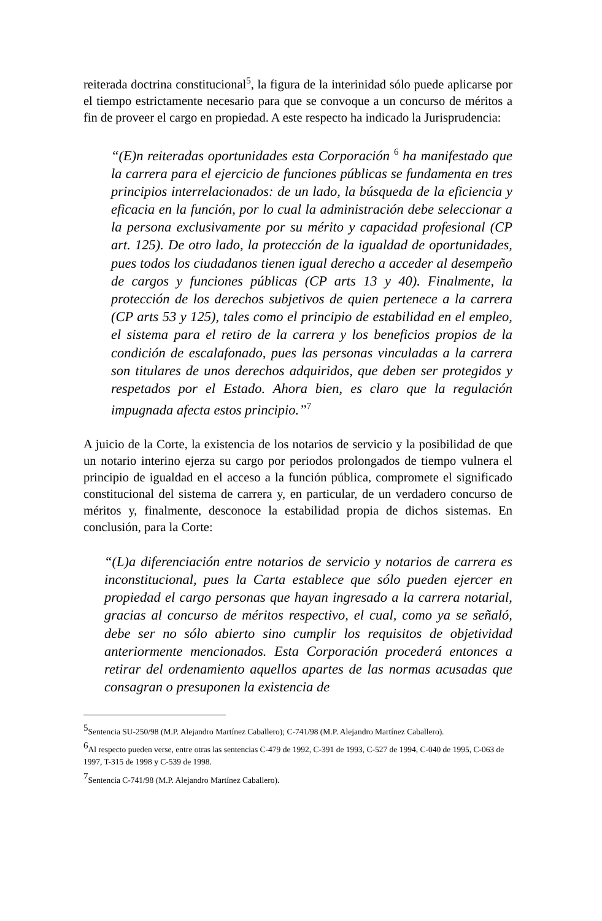reiterada doctrina constitucional<sup>5</sup>, la figura de la interinidad sólo puede aplicarse por el tiempo estrictamente necesario para que se convoque a un concurso de méritos a fin de proveer el cargo en propiedad. A este respecto ha indicado la Jurisprudencia:
“(E)n reiteradas oportunidades esta Corporación <sup>6</sup> ha manifestado que la carrera para el ejercicio de funciones públicas se fundamenta en tres principios interrelacionados: de un lado, la búsqueda de la eficiencia y eficacia en la función, por lo cual la administración debe seleccionar a la persona exclusivamente por su mérito y capacidad profesional (CP art. 125). De otro lado, la protección de la igualdad de oportunidades, pues todos los ciudadanos tienen igual derecho a acceder al desempeño de cargos y funciones públicas (CP arts 13 y 40). Finalmente, la protección de los derechos subjetivos de quien pertenece a la carrera (CP arts 53 y 125), tales como el principio de estabilidad en el empleo, el sistema para el retiro de la carrera y los beneficios propios de la condición de escalafonado, pues las personas vinculadas a la carrera son titulares de unos derechos adquiridos, que deben ser protegidos y respetados por el Estado. Ahora bien, es claro que la regulación impugnada afecta estos principio.”<sup>7</sup>
A juicio de la Corte, la existencia de los notarios de servicio y la posibilidad de que un notario interino ejerza su cargo por periodos prolongados de tiempo vulnera el principio de igualdad en el acceso a la función pública, compromete el significado constitucional del sistema de carrera y, en particular, de un verdadero concurso de méritos y, finalmente, desconoce la estabilidad propia de dichos sistemas. En conclusión, para la Corte:
“(L)a diferenciación entre notarios de servicio y notarios de carrera es inconstitucional, pues la Carta establece que sólo pueden ejercer en propiedad el cargo personas que hayan ingresado a la carrera notarial, gracias al concurso de méritos respectivo, el cual, como ya se señaló, debe ser no sólo abierto sino cumplir los requisitos de objetividad anteriormente mencionados. Esta Corporación procederá entonces a retirar del ordenamiento aquellos apartes de las normas acusadas que consagran o presuponen la existencia de
<sup>5</sup> Sentencia SU-250/98 (M.P. Alejandro Martínez Caballero); C-741/98 (M.P. Alejandro Martínez Caballero).
<sup>6</sup> Al respecto pueden verse, entre otras las sentencias C-479 de 1992, C-391 de 1993, C-527 de 1994, C-040 de 1995, C-063 de 1997, T-315 de 1998 y C-539 de 1998.
<sup>7</sup> Sentencia C-741/98 (M.P. Alejandro Martínez Caballero).